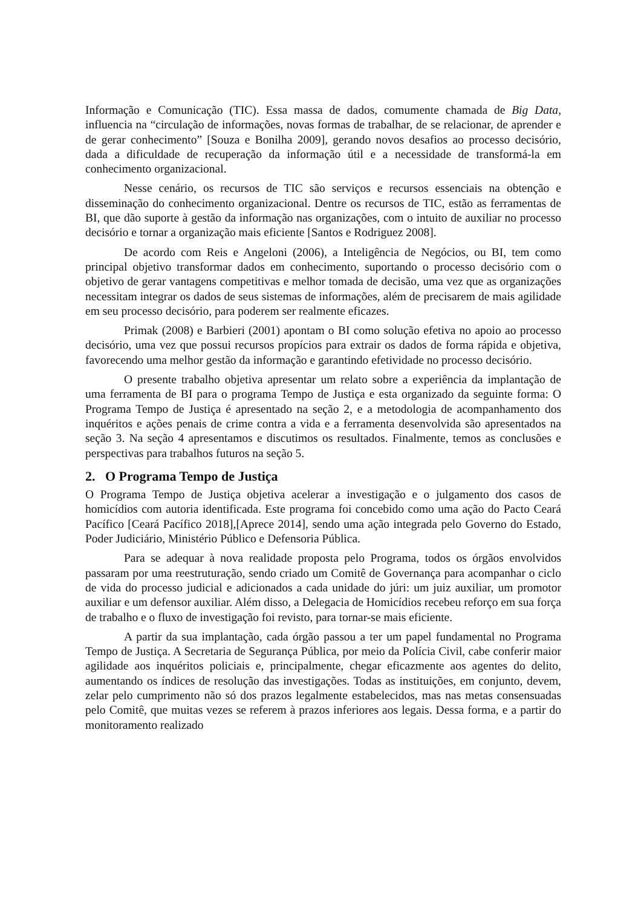Informação e Comunicação (TIC). Essa massa de dados, comumente chamada de Big Data, influencia na “circulação de informações, novas formas de trabalhar, de se relacionar, de aprender e de gerar conhecimento” [Souza e Bonilha 2009], gerando novos desafios ao processo decisório, dada a dificuldade de recuperação da informação útil e a necessidade de transformá-la em conhecimento organizacional.
Nesse cenário, os recursos de TIC são serviços e recursos essenciais na obtenção e disseminação do conhecimento organizacional. Dentre os recursos de TIC, estão as ferramentas de BI, que dão suporte à gestão da informação nas organizações, com o intuito de auxiliar no processo decisório e tornar a organização mais eficiente [Santos e Rodriguez 2008].
De acordo com Reis e Angeloni (2006), a Inteligência de Negócios, ou BI, tem como principal objetivo transformar dados em conhecimento, suportando o processo decisório com o objetivo de gerar vantagens competitivas e melhor tomada de decisão, uma vez que as organizações necessitam integrar os dados de seus sistemas de informações, além de precisarem de mais agilidade em seu processo decisório, para poderem ser realmente eficazes.
Primak (2008) e Barbieri (2001) apontam o BI como solução efetiva no apoio ao processo decisório, uma vez que possui recursos propícios para extrair os dados de forma rápida e objetiva, favorecendo uma melhor gestão da informação e garantindo efetividade no processo decisório.
O presente trabalho objetiva apresentar um relato sobre a experiência da implantação de uma ferramenta de BI para o programa Tempo de Justiça e esta organizado da seguinte forma: O Programa Tempo de Justiça é apresentado na seção 2, e a metodologia de acompanhamento dos inquéritos e ações penais de crime contra a vida e a ferramenta desenvolvida são apresentados na seção 3. Na seção 4 apresentamos e discutimos os resultados. Finalmente, temos as conclusões e perspectivas para trabalhos futuros na seção 5.
2. O Programa Tempo de Justiça
O Programa Tempo de Justiça objetiva acelerar a investigação e o julgamento dos casos de homicídios com autoria identificada. Este programa foi concebido como uma ação do Pacto Ceará Pacífico [Ceará Pacífico 2018],[Aprece 2014], sendo uma ação integrada pelo Governo do Estado, Poder Judiciário, Ministério Público e Defensoria Pública.
Para se adequar à nova realidade proposta pelo Programa, todos os órgãos envolvidos passaram por uma reestruturação, sendo criado um Comitê de Governança para acompanhar o ciclo de vida do processo judicial e adicionados a cada unidade do júri: um juiz auxiliar, um promotor auxiliar e um defensor auxiliar. Além disso, a Delegacia de Homicídios recebeu reforço em sua força de trabalho e o fluxo de investigação foi revisto, para tornar-se mais eficiente.
A partir da sua implantação, cada órgão passou a ter um papel fundamental no Programa Tempo de Justiça. A Secretaria de Segurança Pública, por meio da Polícia Civil, cabe conferir maior agilidade aos inquéritos policiais e, principalmente, chegar eficazmente aos agentes do delito, aumentando os índices de resolução das investigações. Todas as instituições, em conjunto, devem, zelar pelo cumprimento não só dos prazos legalmente estabelecidos, mas nas metas consensuadas pelo Comitê, que muitas vezes se referem à prazos inferiores aos legais. Dessa forma, e a partir do monitoramento realizado